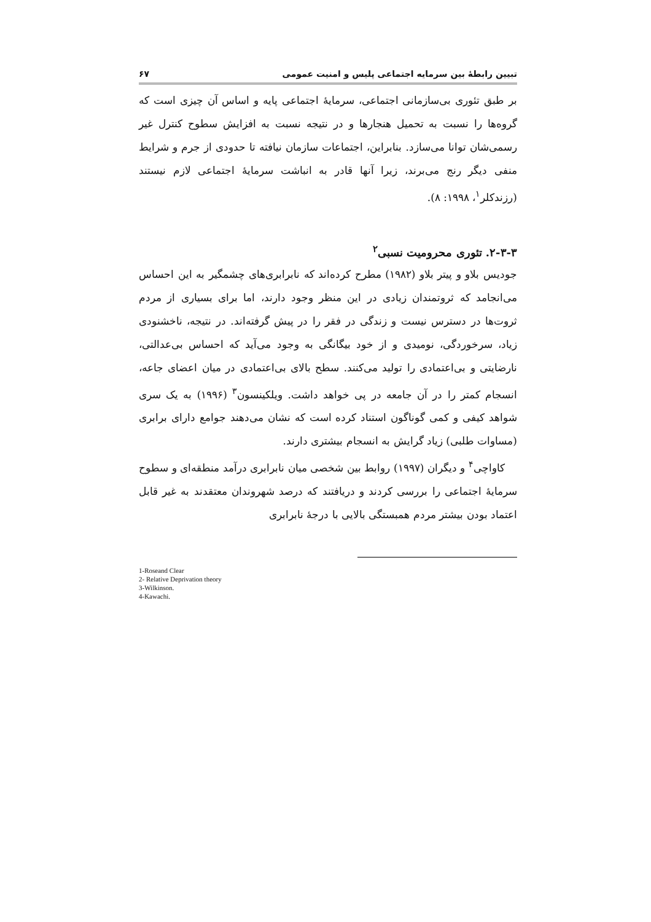تبیین رابطهٔ بین سرمایه اجتماعی پلیس و امنیت عمومی ۶۷
بر طبق تئوری بی‌سازمانی اجتماعی، سرمایهٔ اجتماعی پایه و اساس آن چیزی است که گروه‌ها را نسبت به تحمیل هنجارها و در نتیجه نسبت به افزایش سطوح کنترل غیر رسمی‌شان توانا می‌سازد. بنابراین، اجتماعات سازمان نیافته تا حدودی از جرم و شرایط منفی دیگر رنج می‌برند، زیرا آنها قادر به انباشت سرمایهٔ اجتماعی لازم نیستند (رزندکلر<sup>۱</sup>، ۱۹۹۸: ۸).
۲-۳-۳. تئوری محرومیت نسبی<sup>۲</sup>
جودیس بلاو و پیتر بلاو (۱۹۸۲) مطرح کرده‌اند که نابرابری‌های چشمگیر به این احساس می‌انجامد که ثروتمندان زیادی در این منظر وجود دارند، اما برای بسیاری از مردم ثروت‌ها در دسترس نیست و زندگی در فقر را در پیش گرفته‌اند. در نتیجه، ناخشنودی زیاد، سرخوردگی، نومیدی و از خود بیگانگی به وجود می‌آید که احساس بی‌عدالتی، نارضایتی و بی‌اعتمادی را تولید می‌کنند. سطح بالای بی‌اعتمادی در میان اعضای جاعه، انسجام کمتر را در آن جامعه در پی خواهد داشت. ویلکینسون<sup>۳</sup> (۱۹۹۶) به یک سری شواهد کیفی و کمی گوناگون استناد کرده است که نشان می‌دهند جوامع دارای برابری (مساوات طلبی) زیاد گرایش به انسجام بیشتری دارند.
کاواچی<sup>۴</sup> و دیگران (۱۹۹۷) روابط بین شخصی میان نابرابری درآمد منطقه‌ای و سطوح سرمایهٔ اجتماعی را بررسی کردند و دریافتند که درصد شهروندان معتقدند به غیر قابل اعتماد بودن بیشتر مردم همبستگی بالایی با درجهٔ نابرابری
1-Roseand Clear
2- Relative Deprivation theory
3-Wilkinson.
4-Kawachi.